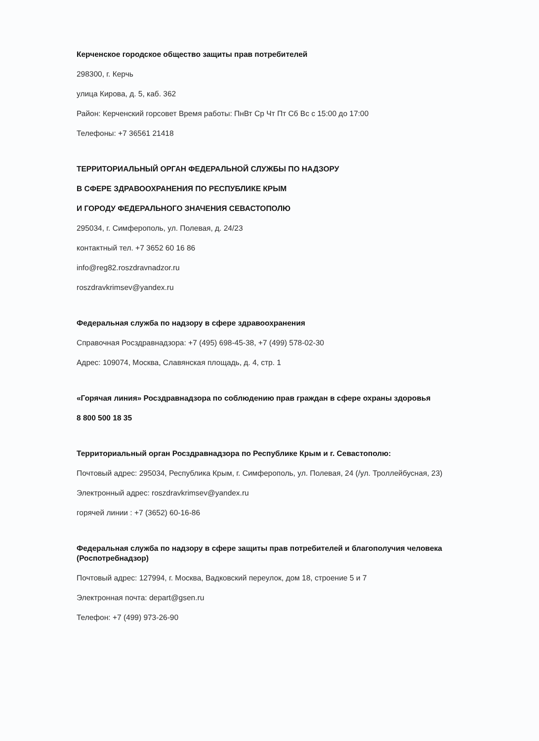Керченское городское общество защиты прав потребителей
298300, г. Керчь
улица Кирова, д. 5, каб. 362
Район: Керченский горсовет Время работы: ПнВт Ср Чт Пт Сб Вс с 15:00 до 17:00
Телефоны: +7 36561 21418
ТЕРРИТОРИАЛЬНЫЙ ОРГАН ФЕДЕРАЛЬНОЙ СЛУЖБЫ ПО НАДЗОРУ
В СФЕРЕ ЗДРАВООХРАНЕНИЯ ПО РЕСПУБЛИКЕ КРЫМ
И ГОРОДУ ФЕДЕРАЛЬНОГО ЗНАЧЕНИЯ СЕВАСТОПОЛЮ
295034, г. Симферополь, ул. Полевая, д. 24/23
контактный тел. +7 3652 60 16 86
info@reg82.roszdravnadzor.ru
roszdravkrimsev@yandex.ru
Федеральная служба по надзору в сфере здравоохранения
Справочная Росздравнадзора: +7 (495) 698-45-38, +7 (499) 578-02-30
Адрес: 109074, Москва, Славянская площадь, д. 4, стр. 1
«Горячая линия» Росздравнадзора по соблюдению прав граждан в сфере охраны здоровья
8 800 500 18 35
Территориальный орган Росздравнадзора по Республике Крым и г. Севастополю:
Почтовый адрес: 295034, Республика Крым, г. Симферополь, ул. Полевая, 24 (/ул. Троллейбусная, 23)
Электронный адрес: roszdravkrimsev@yandex.ru
горячей линии : +7 (3652) 60-16-86
Федеральная служба по надзору в сфере защиты прав потребителей и благополучия человека (Роспотребнадзор)
Почтовый адрес: 127994, г. Москва, Вадковский переулок, дом 18, строение 5 и 7
Электронная почта: depart@gsen.ru
Телефон: +7 (499) 973-26-90